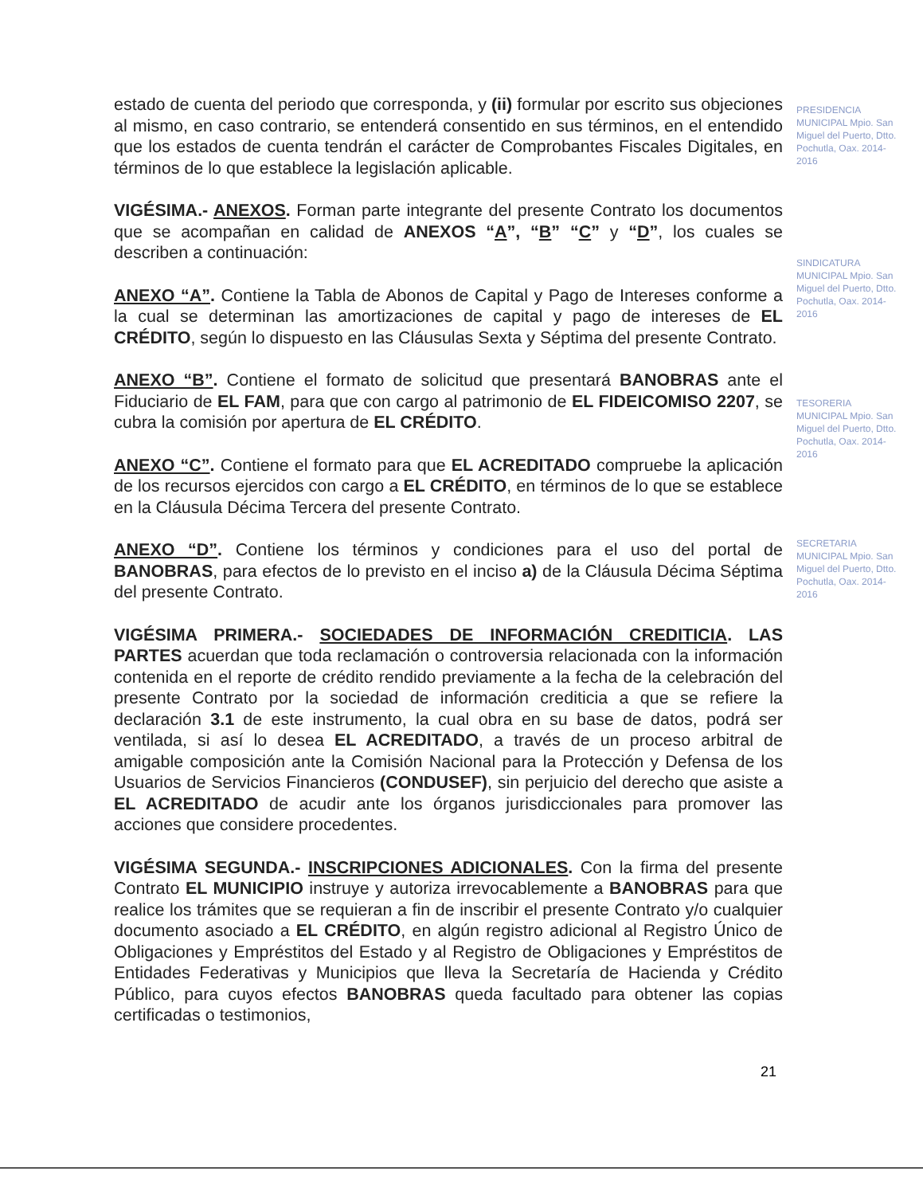estado de cuenta del periodo que corresponda, y (ii) formular por escrito sus objeciones al mismo, en caso contrario, se entenderá consentido en sus términos, en el entendido que los estados de cuenta tendrán el carácter de Comprobantes Fiscales Digitales, en términos de lo que establece la legislación aplicable.
VIGÉSIMA.- ANEXOS. Forman parte integrante del presente Contrato los documentos que se acompañan en calidad de ANEXOS “A”, “B” “C” y “D”, los cuales se describen a continuación:
ANEXO “A”. Contiene la Tabla de Abonos de Capital y Pago de Intereses conforme a la cual se determinan las amortizaciones de capital y pago de intereses de EL CRÉDITO, según lo dispuesto en las Cláusulas Sexta y Séptima del presente Contrato.
ANEXO “B”. Contiene el formato de solicitud que presentará BANOBRAS ante el Fiduciario de EL FAM, para que con cargo al patrimonio de EL FIDEICOMISO 2207, se cubra la comisión por apertura de EL CRÉDITO.
ANEXO “C”. Contiene el formato para que EL ACREDITADO compruebe la aplicación de los recursos ejercidos con cargo a EL CRÉDITO, en términos de lo que se establece en la Cláusula Décima Tercera del presente Contrato.
ANEXO “D”. Contiene los términos y condiciones para el uso del portal de BANOBRAS, para efectos de lo previsto en el inciso a) de la Cláusula Décima Séptima del presente Contrato.
VIGÉSIMA PRIMERA.- SOCIEDADES DE INFORMACIÓN CREDITICIA. LAS PARTES acuerdan que toda reclamación o controversia relacionada con la información contenida en el reporte de crédito rendido previamente a la fecha de la celebración del presente Contrato por la sociedad de información crediticia a que se refiere la declaración 3.1 de este instrumento, la cual obra en su base de datos, podrá ser ventilada, si así lo desea EL ACREDITADO, a través de un proceso arbitral de amigable composición ante la Comisión Nacional para la Protección y Defensa de los Usuarios de Servicios Financieros (CONDUSEF), sin perjuicio del derecho que asiste a EL ACREDITADO de acudir ante los órganos jurisdiccionales para promover las acciones que considere procedentes.
VIGÉSIMA SEGUNDA.- INSCRIPCIONES ADICIONALES. Con la firma del presente Contrato EL MUNICIPIO instruye y autoriza irrevocablemente a BANOBRAS para que realice los trámites que se requieran a fin de inscribir el presente Contrato y/o cualquier documento asociado a EL CRÉDITO, en algún registro adicional al Registro Único de Obligaciones y Empréstitos del Estado y al Registro de Obligaciones y Empréstitos de Entidades Federativas y Municipios que lleva la Secretaría de Hacienda y Crédito Público, para cuyos efectos BANOBRAS queda facultado para obtener las copias certificadas o testimonios,
PRESIDENCIA MUNICIPAL Mpio. San Miguel del Puerto, Dtto. Pochutla, Oax. 2014-2016
SINDICATURA MUNICIPAL Mpio. San Miguel del Puerto, Dtto. Pochutla, Oax. 2014-2016
TESORERIA MUNICIPAL Mpio. San Miguel del Puerto, Dtto. Pochutla, Oax. 2014-2016
SECRETARIA MUNICIPAL Mpio. San Miguel del Puerto, Dtto. Pochutla, Oax. 2014-2016
21